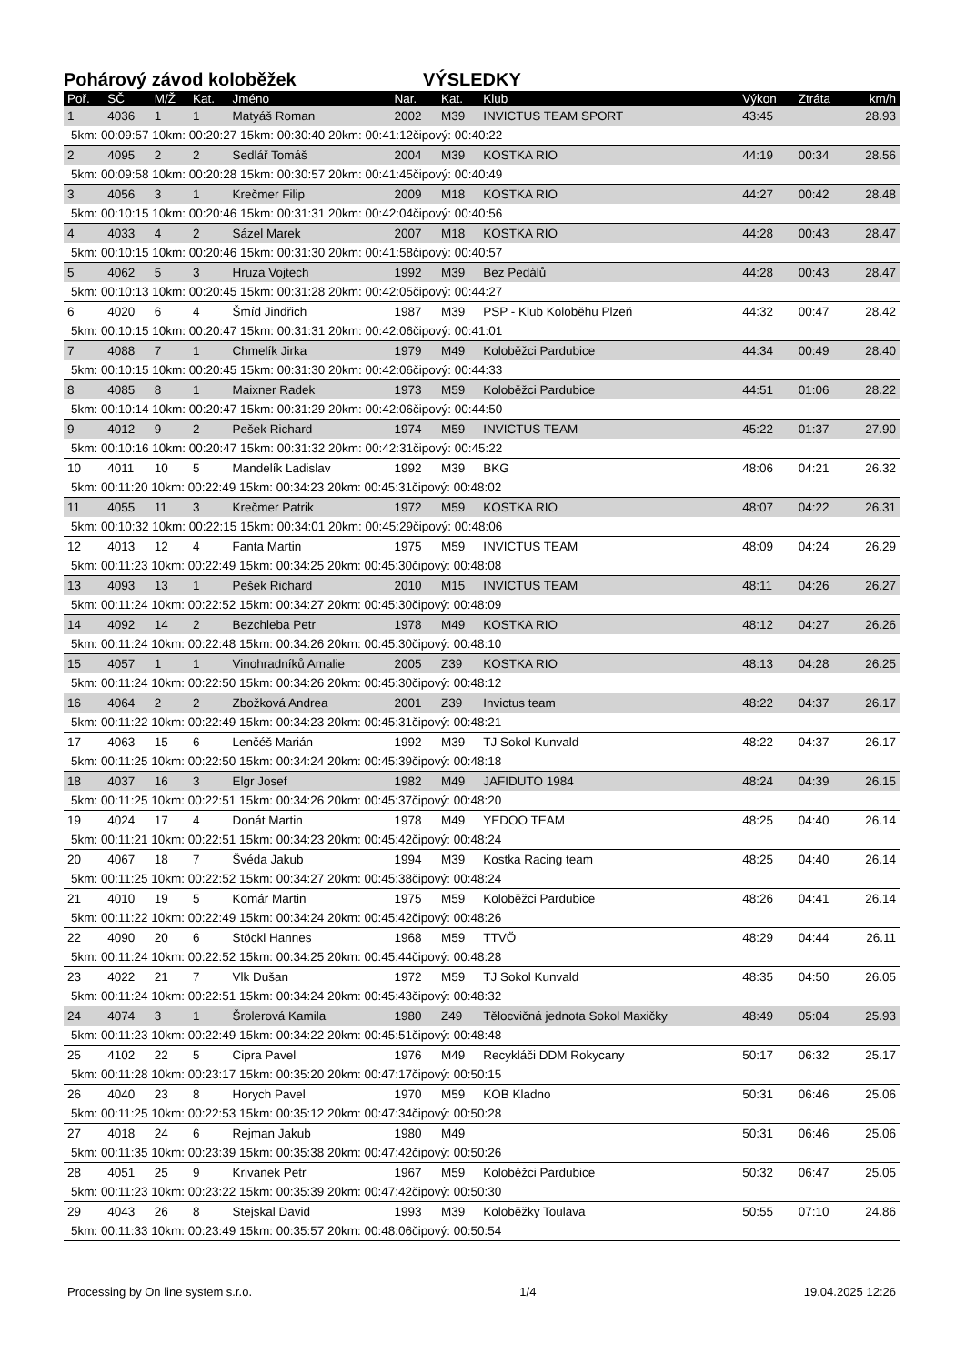Pohárový závod koloběžek VÝSLEDKY
| Poř. | SČ | M/Ž | Kat. | Jméno | Nar. | Kat. | Klub | Výkon | Ztráta | km/h |
| --- | --- | --- | --- | --- | --- | --- | --- | --- | --- | --- |
| 1 | 4036 | 1 | 1 | Matyáš Roman | 2002 | M39 | INVICTUS TEAM SPORT | 43:45 | | 28.93 |
| 5km: 00:09:57 10km: 00:20:27 15km: 00:30:40 20km: 00:41:12čipový: 00:40:22 | | | | | | | | | | |
| 2 | 4095 | 2 | 2 | Sedlář Tomáš | 2004 | M39 | KOSTKA RIO | 44:19 | 00:34 | 28.56 |
| 5km: 00:09:58 10km: 00:20:28 15km: 00:30:57 20km: 00:41:45čipový: 00:40:49 | | | | | | | | | | |
| 3 | 4056 | 3 | 1 | Krečmer Filip | 2009 | M18 | KOSTKA RIO | 44:27 | 00:42 | 28.48 |
| 5km: 00:10:15 10km: 00:20:46 15km: 00:31:31 20km: 00:42:04čipový: 00:40:56 | | | | | | | | | | |
| 4 | 4033 | 4 | 2 | Sázel Marek | 2007 | M18 | KOSTKA RIO | 44:28 | 00:43 | 28.47 |
| 5km: 00:10:15 10km: 00:20:46 15km: 00:31:30 20km: 00:41:58čipový: 00:40:57 | | | | | | | | | | |
| 5 | 4062 | 5 | 3 | Hruza Vojtech | 1992 | M39 | Bez Pedálů | 44:28 | 00:43 | 28.47 |
| 5km: 00:10:13 10km: 00:20:45 15km: 00:31:28 20km: 00:42:05čipový: 00:44:27 | | | | | | | | | | |
| 6 | 4020 | 6 | 4 | Šmíd Jindřich | 1987 | M39 | PSP - Klub Koloběhu Plzeň | 44:32 | 00:47 | 28.42 |
| 5km: 00:10:15 10km: 00:20:47 15km: 00:31:31 20km: 00:42:06čipový: 00:41:01 | | | | | | | | | | |
| 7 | 4088 | 7 | 1 | Chmelík Jirka | 1979 | M49 | Koloběžci Pardubice | 44:34 | 00:49 | 28.40 |
| 5km: 00:10:15 10km: 00:20:45 15km: 00:31:30 20km: 00:42:06čipový: 00:44:33 | | | | | | | | | | |
| 8 | 4085 | 8 | 1 | Maixner Radek | 1973 | M59 | Koloběžci Pardubice | 44:51 | 01:06 | 28.22 |
| 5km: 00:10:14 10km: 00:20:47 15km: 00:31:29 20km: 00:42:06čipový: 00:44:50 | | | | | | | | | | |
| 9 | 4012 | 9 | 2 | Pešek Richard | 1974 | M59 | INVICTUS TEAM | 45:22 | 01:37 | 27.90 |
| 5km: 00:10:16 10km: 00:20:47 15km: 00:31:32 20km: 00:42:31čipový: 00:45:22 | | | | | | | | | | |
| 10 | 4011 | 10 | 5 | Mandelík Ladislav | 1992 | M39 | BKG | 48:06 | 04:21 | 26.32 |
| 5km: 00:11:20 10km: 00:22:49 15km: 00:34:23 20km: 00:45:31čipový: 00:48:02 | | | | | | | | | | |
| 11 | 4055 | 11 | 3 | Krečmer Patrik | 1972 | M59 | KOSTKA RIO | 48:07 | 04:22 | 26.31 |
| 5km: 00:10:32 10km: 00:22:15 15km: 00:34:01 20km: 00:45:29čipový: 00:48:06 | | | | | | | | | | |
| 12 | 4013 | 12 | 4 | Fanta Martin | 1975 | M59 | INVICTUS TEAM | 48:09 | 04:24 | 26.29 |
| 5km: 00:11:23 10km: 00:22:49 15km: 00:34:25 20km: 00:45:30čipový: 00:48:08 | | | | | | | | | | |
| 13 | 4093 | 13 | 1 | Pešek Richard | 2010 | M15 | INVICTUS TEAM | 48:11 | 04:26 | 26.27 |
| 5km: 00:11:24 10km: 00:22:52 15km: 00:34:27 20km: 00:45:30čipový: 00:48:09 | | | | | | | | | | |
| 14 | 4092 | 14 | 2 | Bezchleba Petr | 1978 | M49 | KOSTKA RIO | 48:12 | 04:27 | 26.26 |
| 5km: 00:11:24 10km: 00:22:48 15km: 00:34:26 20km: 00:45:30čipový: 00:48:10 | | | | | | | | | | |
| 15 | 4057 | 1 | 1 | Vinohradníků Amalie | 2005 | Z39 | KOSTKA RIO | 48:13 | 04:28 | 26.25 |
| 5km: 00:11:24 10km: 00:22:50 15km: 00:34:26 20km: 00:45:30čipový: 00:48:12 | | | | | | | | | | |
| 16 | 4064 | 2 | 2 | Zbožková Andrea | 2001 | Z39 | Invictus team | 48:22 | 04:37 | 26.17 |
| 5km: 00:11:22 10km: 00:22:49 15km: 00:34:23 20km: 00:45:31čipový: 00:48:21 | | | | | | | | | | |
| 17 | 4063 | 15 | 6 | Lenčéš Marián | 1992 | M39 | TJ Sokol Kunvald | 48:22 | 04:37 | 26.17 |
| 5km: 00:11:25 10km: 00:22:50 15km: 00:34:24 20km: 00:45:39čipový: 00:48:18 | | | | | | | | | | |
| 18 | 4037 | 16 | 3 | Elgr Josef | 1982 | M49 | JAFIDUTO 1984 | 48:24 | 04:39 | 26.15 |
| 5km: 00:11:25 10km: 00:22:51 15km: 00:34:26 20km: 00:45:37čipový: 00:48:20 | | | | | | | | | | |
| 19 | 4024 | 17 | 4 | Donát Martin | 1978 | M49 | YEDOO TEAM | 48:25 | 04:40 | 26.14 |
| 5km: 00:11:21 10km: 00:22:51 15km: 00:34:23 20km: 00:45:42čipový: 00:48:24 | | | | | | | | | | |
| 20 | 4067 | 18 | 7 | Švéda Jakub | 1994 | M39 | Kostka Racing team | 48:25 | 04:40 | 26.14 |
| 5km: 00:11:25 10km: 00:22:52 15km: 00:34:27 20km: 00:45:38čipový: 00:48:24 | | | | | | | | | | |
| 21 | 4010 | 19 | 5 | Komár Martin | 1975 | M59 | Koloběžci Pardubice | 48:26 | 04:41 | 26.14 |
| 5km: 00:11:22 10km: 00:22:49 15km: 00:34:24 20km: 00:45:42čipový: 00:48:26 | | | | | | | | | | |
| 22 | 4090 | 20 | 6 | Stöckl Hannes | 1968 | M59 | TTVÖ | 48:29 | 04:44 | 26.11 |
| 5km: 00:11:24 10km: 00:22:52 15km: 00:34:25 20km: 00:45:44čipový: 00:48:28 | | | | | | | | | | |
| 23 | 4022 | 21 | 7 | Vlk Dušan | 1972 | M59 | TJ Sokol Kunvald | 48:35 | 04:50 | 26.05 |
| 5km: 00:11:24 10km: 00:22:51 15km: 00:34:24 20km: 00:45:43čipový: 00:48:32 | | | | | | | | | | |
| 24 | 4074 | 3 | 1 | Šrolerová Kamila | 1980 | Z49 | Tělocvičná jednota Sokol Maxičky | 48:49 | 05:04 | 25.93 |
| 5km: 00:11:23 10km: 00:22:49 15km: 00:34:22 20km: 00:45:51čipový: 00:48:48 | | | | | | | | | | |
| 25 | 4102 | 22 | 5 | Cipra Pavel | 1976 | M49 | Recykláči DDM Rokycany | 50:17 | 06:32 | 25.17 |
| 5km: 00:11:28 10km: 00:23:17 15km: 00:35:20 20km: 00:47:17čipový: 00:50:15 | | | | | | | | | | |
| 26 | 4040 | 23 | 8 | Horych Pavel | 1970 | M59 | KOB Kladno | 50:31 | 06:46 | 25.06 |
| 5km: 00:11:25 10km: 00:22:53 15km: 00:35:12 20km: 00:47:34čipový: 00:50:28 | | | | | | | | | | |
| 27 | 4018 | 24 | 6 | Rejman Jakub | 1980 | M49 | | 50:31 | 06:46 | 25.06 |
| 5km: 00:11:35 10km: 00:23:39 15km: 00:35:38 20km: 00:47:42čipový: 00:50:26 | | | | | | | | | | |
| 28 | 4051 | 25 | 9 | Krivanek Petr | 1967 | M59 | Koloběžci Pardubice | 50:32 | 06:47 | 25.05 |
| 5km: 00:11:23 10km: 00:23:22 15km: 00:35:39 20km: 00:47:42čipový: 00:50:30 | | | | | | | | | | |
| 29 | 4043 | 26 | 8 | Stejskal David | 1993 | M39 | Koloběžky Toulava | 50:55 | 07:10 | 24.86 |
| 5km: 00:11:33 10km: 00:23:49 15km: 00:35:57 20km: 00:48:06čipový: 00:50:54 | | | | | | | | | | |
Processing by On line system s.r.o. 1/4 19.04.2025 12:26